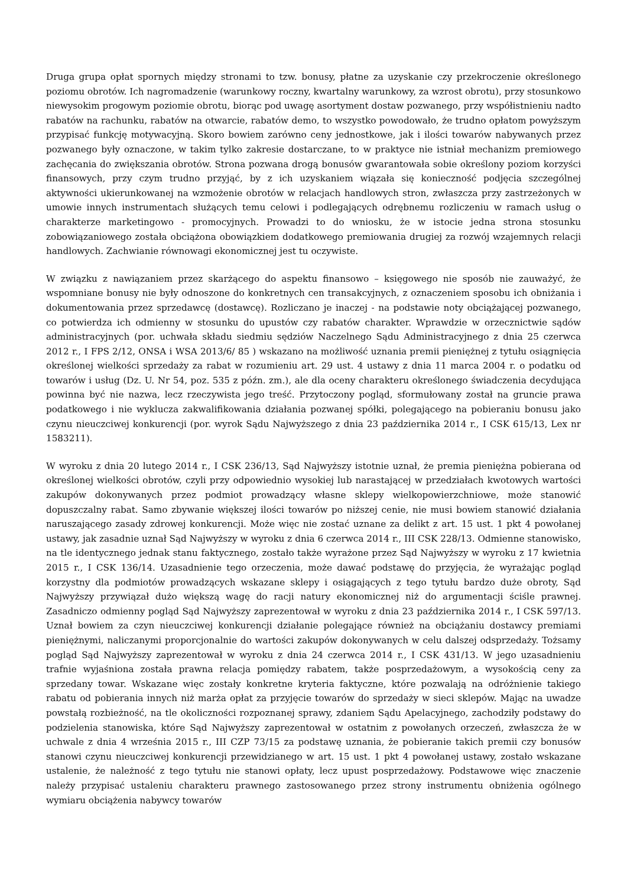Druga grupa opłat spornych między stronami to tzw. bonusy, płatne za uzyskanie czy przekroczenie określonego poziomu obrotów. Ich nagromadzenie (warunkowy roczny, kwartalny warunkowy, za wzrost obrotu), przy stosunkowo niewysokim progowym poziomie obrotu, biorąc pod uwagę asortyment dostaw pozwanego, przy współistnieniu nadto rabatów na rachunku, rabatów na otwarcie, rabatów demo, to wszystko powodowało, że trudno opłatom powyższym przypisać funkcję motywacyjną. Skoro bowiem zarówno ceny jednostkowe, jak i ilości towarów nabywanych przez pozwanego były oznaczone, w takim tylko zakresie dostarczane, to w praktyce nie istniał mechanizm premiowego zachęcania do zwiększania obrotów. Strona pozwana drogą bonusów gwarantowała sobie określony poziom korzyści finansowych, przy czym trudno przyjąć, by z ich uzyskaniem wiązała się konieczność podjęcia szczególnej aktywności ukierunkowanej na wzmożenie obrotów w relacjach handlowych stron, zwłaszcza przy zastrzeżonych w umowie innych instrumentach służących temu celowi i podlegających odrębnemu rozliczeniu w ramach usług o charakterze marketingowo - promocyjnych. Prowadzi to do wniosku, że w istocie jedna strona stosunku zobowiązaniowego została obciążona obowiązkiem dodatkowego premiowania drugiej za rozwój wzajemnych relacji handlowych. Zachwianie równowagi ekonomicznej jest tu oczywiste.
W związku z nawiązaniem przez skarżącego do aspektu finansowo – księgowego nie sposób nie zauważyć, że wspomniane bonusy nie były odnoszone do konkretnych cen transakcyjnych, z oznaczeniem sposobu ich obniżania i dokumentowania przez sprzedawcę (dostawcę). Rozliczano je inaczej - na podstawie noty obciążającej pozwanego, co potwierdza ich odmienny w stosunku do upustów czy rabatów charakter. Wprawdzie w orzecznictwie sądów administracyjnych (por. uchwała składu siedmiu sędziów Naczelnego Sądu Administracyjnego z dnia 25 czerwca 2012 r., I FPS 2/12, ONSA i WSA 2013/6/ 85 ) wskazano na możliwość uznania premii pieniężnej z tytułu osiągnięcia określonej wielkości sprzedaży za rabat w rozumieniu art. 29 ust. 4 ustawy z dnia 11 marca 2004 r. o podatku od towarów i usług (Dz. U. Nr 54, poz. 535 z późn. zm.), ale dla oceny charakteru określonego świadczenia decydująca powinna być nie nazwa, lecz rzeczywista jego treść. Przytoczony pogląd, sformułowany został na gruncie prawa podatkowego i nie wyklucza zakwalifikowania działania pozwanej spółki, polegającego na pobieraniu bonusu jako czynu nieuczciwej konkurencji (por. wyrok Sądu Najwyższego z dnia 23 października 2014 r., I CSK 615/13, Lex nr 1583211).
W wyroku z dnia 20 lutego 2014 r., I CSK 236/13, Sąd Najwyższy istotnie uznał, że premia pieniężna pobierana od określonej wielkości obrotów, czyli przy odpowiednio wysokiej lub narastającej w przedziałach kwotowych wartości zakupów dokonywanych przez podmiot prowadzący własne sklepy wielkopowierzchniowe, może stanowić dopuszczalny rabat. Samo zbywanie większej ilości towarów po niższej cenie, nie musi bowiem stanowić działania naruszającego zasady zdrowej konkurencji. Może więc nie zostać uznane za delikt z art. 15 ust. 1 pkt 4 powołanej ustawy, jak zasadnie uznał Sąd Najwyższy w wyroku z dnia 6 czerwca 2014 r., III CSK 228/13. Odmienne stanowisko, na tle identycznego jednak stanu faktycznego, zostało także wyrażone przez Sąd Najwyższy w wyroku z 17 kwietnia 2015 r., I CSK 136/14. Uzasadnienie tego orzeczenia, może dawać podstawę do przyjęcia, że wyrażając pogląd korzystny dla podmiotów prowadzących wskazane sklepy i osiągających z tego tytułu bardzo duże obroty, Sąd Najwyższy przywiązał dużo większą wagę do racji natury ekonomicznej niż do argumentacji ściśle prawnej. Zasadniczo odmienny pogląd Sąd Najwyższy zaprezentował w wyroku z dnia 23 października 2014 r., I CSK 597/13. Uznał bowiem za czyn nieuczciwej konkurencji działanie polegające również na obciążaniu dostawcy premiami pieniężnymi, naliczanymi proporcjonalnie do wartości zakupów dokonywanych w celu dalszej odsprzedaży. Tożsamy pogląd Sąd Najwyższy zaprezentował w wyroku z dnia 24 czerwca 2014 r., I CSK 431/13. W jego uzasadnieniu trafnie wyjaśniona została prawna relacja pomiędzy rabatem, także posprzedażowym, a wysokością ceny za sprzedany towar. Wskazane więc zostały konkretne kryteria faktyczne, które pozwalają na odróżnienie takiego rabatu od pobierania innych niż marża opłat za przyjęcie towarów do sprzedaży w sieci sklepów. Mając na uwadze powstałą rozbieżność, na tle okoliczności rozpoznanej sprawy, zdaniem Sądu Apelacyjnego, zachodziły podstawy do podzielenia stanowiska, które Sąd Najwyższy zaprezentował w ostatnim z powołanych orzeczeń, zwłaszcza że w uchwale z dnia 4 września 2015 r., III CZP 73/15 za podstawę uznania, że pobieranie takich premii czy bonusów stanowi czynu nieuczciwej konkurencji przewidzianego w art. 15 ust. 1 pkt 4 powołanej ustawy, zostało wskazane ustalenie, że należność z tego tytułu nie stanowi opłaty, lecz upust posprzedażowy. Podstawowe więc znaczenie należy przypisać ustaleniu charakteru prawnego zastosowanego przez strony instrumentu obniżenia ogólnego wymiaru obciążenia nabywcy towarów